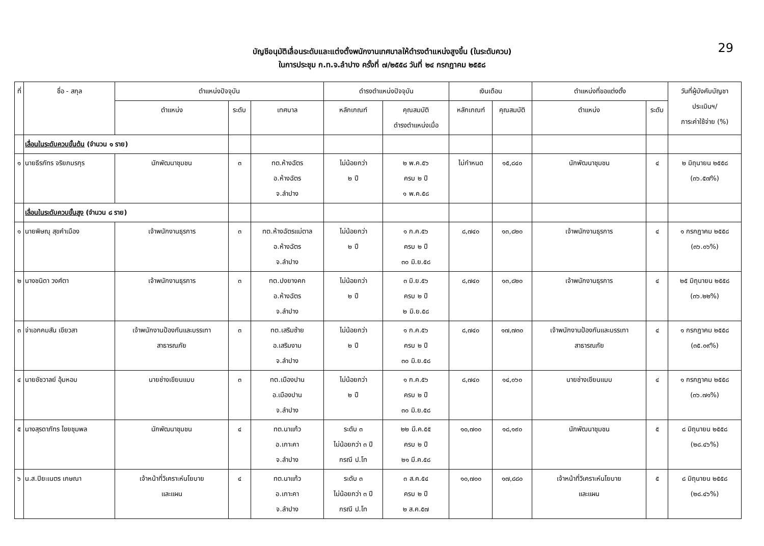29
บัญชีอนุมัติเลื่อนระดับและแต่งตั้งพนักงานเทศบาลให้ดำรงตำแหน่งสูงขึ้น (ในระดับควบ)
ในการประชุม ก.ท.จ.ลำปาง ครั้งที่ ๗/๒๕๕๘ วันที่ ๒๔ กรกฎาคม ๒๕๕๘
| ที่ | ชื่อ - สกุล | ตำแหน่งปัจจุบัน | | | ดำรงตำแหน่งปัจจุบัน | | เงินเดือน | | ตำแหน่งที่ขอแต่งตั้ง | | วันที่ผู้บังคับบัญชา ประเมินฯ/ ภาระค่าใช้จ่าย (%) |
| --- | --- | --- | --- | --- | --- | --- | --- | --- | --- | --- | --- |
| | | ตำแหน่ง | ระดับ | เทศบาล | หลักเกณฑ์ | คุณสมบัติ ดำรงตำแหน่งเมื่อ | หลักเกณฑ์ | คุณสมบัติ | ตำแหน่ง | ระดับ | |
| | เลื่อนในระดับควบขั้นต้น (จำนวน ๑ ราย) | | | | | | | | | | |
| ๑ | นายธีรภัทร จริยภมรกุร | นักพัฒนาชุมชน | ๓ | ทต.ห้างฉัตร อ.ห้างฉัตร จ.ลำปาง | ไม่น้อยกว่า ๒ ปี | ๒ พ.ค.๕๖ ครบ ๒ ปี ๑ พ.ค.๕๘ | ไม่กำหนด | ๑๕,๘๔๐ | นักพัฒนาชุมชน | ๔ | ๒ มิถุนายน ๒๕๕๘ (๓๖.๕๗%) |
| | เลื่อนในระดับควบขั้นสูง (จำนวน ๘ ราย) | | | | | | | | | | |
| ๑ | นายพิษณุ สุขคำเมือง | เจ้าพนักงานธุรการ | ๓ | ทต.ห้างฉัตรแม่ตาล อ.ห้างฉัตร จ.ลำปาง | ไม่น้อยกว่า ๒ ปี | ๑ ก.ค.๕๖ ครบ ๒ ปี ๓๐ มิ.ย.๕๘ | ๘,๗๔๐ | ๑๓,๘๒๐ | เจ้าพนักงานธุรการ | ๔ | ๑ กรกฎาคม ๒๕๕๘ (๓๖.๐๖%) |
| ๒ | นางชนิดา วงศ์ตา | เจ้าพนักงานธุรการ | ๓ | ทต.ปงยางคก อ.ห้างฉัตร จ.ลำปาง | ไม่น้อยกว่า ๒ ปี | ๓ มิ.ย.๕๖ ครบ ๒ ปี ๒ มิ.ย.๕๘ | ๘,๗๔๐ | ๑๓,๘๒๐ | เจ้าพนักงานธุรการ | ๔ | ๒๕ มิถุนายน ๒๕๕๘ (๓๖.๒๒%) |
| ๓ | จ่าเอกคมสัน เขียวสา | เจ้าพนักงานป้องกันและบรรเทา สาธารณภัย | ๓ | ทต.เสริมซ้าย อ.เสริมงาม จ.ลำปาง | ไม่น้อยกว่า ๒ ปี | ๑ ก.ค.๕๖ ครบ ๒ ปี ๓๐ มิ.ย.๕๘ | ๘,๗๔๐ | ๑๗,๗๓๐ | เจ้าพนักงานป้องกันและบรรเทา สาธารณภัย | ๔ | ๑ กรกฎาคม ๒๕๕๘ (๓๕.๐๙%) |
| ๔ | นายชัชวาลย์ อุ้มหอบ | นายช่างเขียนแบบ | ๓ | ทต.เมืองปาน อ.เมืองปาน จ.ลำปาง | ไม่น้อยกว่า ๒ ปี | ๑ ก.ค.๕๖ ครบ ๒ ปี ๓๐ มิ.ย.๕๘ | ๘,๗๔๐ | ๑๔,๐๖๐ | นายช่างเขียนแบบ | ๔ | ๑ กรกฎาคม ๒๕๕๘ (๓๖.๗๑%) |
| ๕ | นางสุรดาภัทร ไชยชุมพล | นักพัฒนาชุมชน | ๔ | ทต.นาแก้ว อ.เกาะคา จ.ลำปาง | ระดับ ๓ ไม่น้อยกว่า ๓ ปี กรณี ป.โท | ๒๒ มี.ค.๕๕ ครบ ๒ ปี ๒๑ มี.ค.๕๘ | ๑๐,๗๐๐ | ๑๘,๑๙๐ | นักพัฒนาชุมชน | ๕ | ๘ มิถุนายน ๒๕๕๘ (๒๘.๔๖%) |
| ๖ | น.ส.ปิยะเนตร เกษณา | เจ้าหน้าที่วิเคราะห์นโยบาย และแผน | ๔ | ทต.นาแก้ว อ.เกาะคา จ.ลำปาง | ระดับ ๓ ไม่น้อยกว่า ๓ ปี กรณี ป.โท | ๓ ส.ค.๕๔ ครบ ๒ ปี ๒ ส.ค.๕๗ | ๑๐,๗๐๐ | ๑๗,๘๘๐ | เจ้าหน้าที่วิเคราะห์นโยบาย และแผน | ๕ | ๘ มิถุนายน ๒๕๕๘ (๒๘.๔๖%) |